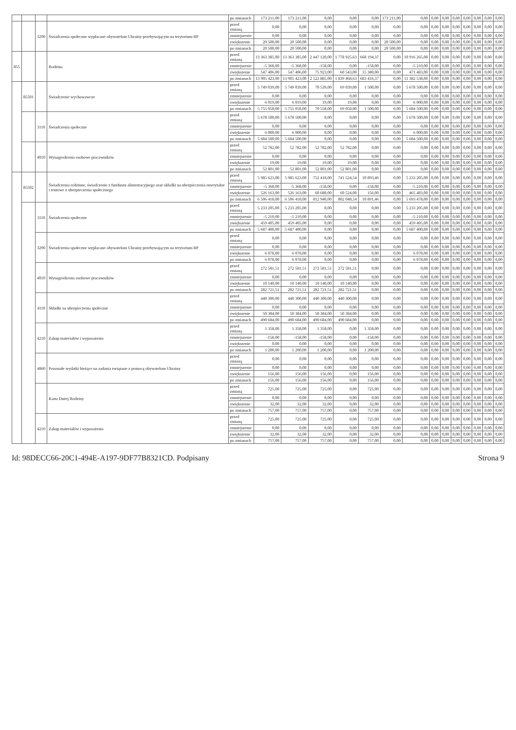| | | | | po zmianach | 173 211,00 | 173 211,00 | 0,00 | 0,00 | 0,00 | 173 211,00 | 0,00 | 0,00 | 0,00 | 0,00 | 0,00 | 0,00 | 0,00 | 0,00 |
| | | 3290 | Świadczenia społeczne wypłacane obywatelom Ukrainy przebywającym na terytorium RP | przed zmianą | 0,00 | 0,00 | 0,00 | 0,00 | 0,00 | 0,00 | 0,00 | 0,00 | 0,00 | 0,00 | 0,00 | 0,00 | 0,00 | 0,00 |
| | | | | zmniejszenie | 0,00 | 0,00 | 0,00 | 0,00 | 0,00 | 0,00 | 0,00 | 0,00 | 0,00 | 0,00 | 0,00 | 0,00 | 0,00 | 0,00 |
| | | | | zwiększenie | 20 500,00 | 20 500,00 | 0,00 | 0,00 | 0,00 | 20 500,00 | 0,00 | 0,00 | 0,00 | 0,00 | 0,00 | 0,00 | 0,00 | 0,00 |
| | | | | po zmianach | 20 500,00 | 20 500,00 | 0,00 | 0,00 | 0,00 | 20 500,00 | 0,00 | 0,00 | 0,00 | 0,00 | 0,00 | 0,00 | 0,00 | 0,00 |
| 855 | | | Rodzina | przed zmianą | 13 363 385,00 | 13 363 385,00 | 2 447 120,00 | 1 778 925,63 | 668 194,37 | 0,00 | 10 916 265,00 | 0,00 | 0,00 | 0,00 | 0,00 | 0,00 | 0,00 | 0,00 |
| | | | | zmniejszenie | -5 368,00 | -5 368,00 | -158,00 | 0,00 | -158,00 | 0,00 | -5 210,00 | 0,00 | 0,00 | 0,00 | 0,00 | 0,00 | 0,00 | 0,00 |
| | | | | zwiększenie | 547 406,00 | 547 406,00 | 75 923,00 | 60 543,00 | 15 380,00 | 0,00 | 471 483,00 | 0,00 | 0,00 | 0,00 | 0,00 | 0,00 | 0,00 | 0,00 |
| | | | | po zmianach | 13 905 423,00 | 13 905 423,00 | 2 522 885,00 | 1 839 468,63 | 683 416,37 | 0,00 | 11 382 538,00 | 0,00 | 0,00 | 0,00 | 0,00 | 0,00 | 0,00 | 0,00 |
| | 85501 | | Świadczenie wychowawcze | przed zmianą | 5 749 039,00 | 5 749 039,00 | 70 539,00 | 69 039,00 | 1 500,00 | 0,00 | 5 678 500,00 | 0,00 | 0,00 | 0,00 | 0,00 | 0,00 | 0,00 | 0,00 |
| | | | | zmniejszenie | 0,00 | 0,00 | 0,00 | 0,00 | 0,00 | 0,00 | 0,00 | 0,00 | 0,00 | 0,00 | 0,00 | 0,00 | 0,00 | 0,00 |
| | | | | zwiększenie | 6 019,00 | 6 019,00 | 19,00 | 19,00 | 0,00 | 0,00 | 6 000,00 | 0,00 | 0,00 | 0,00 | 0,00 | 0,00 | 0,00 | 0,00 |
| | | | | po zmianach | 5 755 058,00 | 5 755 058,00 | 70 558,00 | 69 058,00 | 1 500,00 | 0,00 | 5 684 500,00 | 0,00 | 0,00 | 0,00 | 0,00 | 0,00 | 0,00 | 0,00 |
| | | 3110 | Świadczenia społeczne | przed zmianą | 5 678 500,00 | 5 678 500,00 | 0,00 | 0,00 | 0,00 | 0,00 | 5 678 500,00 | 0,00 | 0,00 | 0,00 | 0,00 | 0,00 | 0,00 | 0,00 |
| | | | | zmniejszenie | 0,00 | 0,00 | 0,00 | 0,00 | 0,00 | 0,00 | 0,00 | 0,00 | 0,00 | 0,00 | 0,00 | 0,00 | 0,00 | 0,00 |
| | | | | zwiększenie | 6 000,00 | 6 000,00 | 0,00 | 0,00 | 0,00 | 0,00 | 6 000,00 | 0,00 | 0,00 | 0,00 | 0,00 | 0,00 | 0,00 | 0,00 |
| | | | | po zmianach | 5 684 500,00 | 5 684 500,00 | 0,00 | 0,00 | 0,00 | 0,00 | 5 684 500,00 | 0,00 | 0,00 | 0,00 | 0,00 | 0,00 | 0,00 | 0,00 |
| | | 4010 | Wynagrodzenia osobowe pracowników | przed zmianą | 52 782,00 | 52 782,00 | 52 782,00 | 52 782,00 | 0,00 | 0,00 | 0,00 | 0,00 | 0,00 | 0,00 | 0,00 | 0,00 | 0,00 | 0,00 |
| | | | | zmniejszenie | 0,00 | 0,00 | 0,00 | 0,00 | 0,00 | 0,00 | 0,00 | 0,00 | 0,00 | 0,00 | 0,00 | 0,00 | 0,00 | 0,00 |
| | | | | zwiększenie | 19,00 | 19,00 | 19,00 | 19,00 | 0,00 | 0,00 | 0,00 | 0,00 | 0,00 | 0,00 | 0,00 | 0,00 | 0,00 | 0,00 |
| | | | | po zmianach | 52 801,00 | 52 801,00 | 52 801,00 | 52 801,00 | 0,00 | 0,00 | 0,00 | 0,00 | 0,00 | 0,00 | 0,00 | 0,00 | 0,00 | 0,00 |
| | 85502 | | Świadczenia rodzinne, świadczenie z funduszu alimentacyjnego oraz składki na ubezpieczenia emerytalne i rentowe z ubezpieczenia społecznego | przed zmianą | 5 985 623,00 | 5 985 623,00 | 752 418,00 | 741 524,54 | 10 893,46 | 0,00 | 5 233 205,00 | 0,00 | 0,00 | 0,00 | 0,00 | 0,00 | 0,00 | 0,00 |
| | | | | zmniejszenie | -5 368,00 | -5 368,00 | -158,00 | 0,00 | -158,00 | 0,00 | -5 210,00 | 0,00 | 0,00 | 0,00 | 0,00 | 0,00 | 0,00 | 0,00 |
| | | | | zwiększenie | 526 163,00 | 526 163,00 | 60 680,00 | 60 524,00 | 156,00 | 0,00 | 465 483,00 | 0,00 | 0,00 | 0,00 | 0,00 | 0,00 | 0,00 | 0,00 |
| | | | | po zmianach | 6 506 418,00 | 6 506 418,00 | 812 940,00 | 802 048,54 | 10 891,46 | 0,00 | 5 693 478,00 | 0,00 | 0,00 | 0,00 | 0,00 | 0,00 | 0,00 | 0,00 |
| | | 3110 | Świadczenia społeczne | przed zmianą | 5 233 205,00 | 5 233 205,00 | 0,00 | 0,00 | 0,00 | 0,00 | 5 233 205,00 | 0,00 | 0,00 | 0,00 | 0,00 | 0,00 | 0,00 | 0,00 |
| | | | | zmniejszenie | -5 210,00 | -5 210,00 | 0,00 | 0,00 | 0,00 | 0,00 | -5 210,00 | 0,00 | 0,00 | 0,00 | 0,00 | 0,00 | 0,00 | 0,00 |
| | | | | zwiększenie | 459 405,00 | 459 405,00 | 0,00 | 0,00 | 0,00 | 0,00 | 459 405,00 | 0,00 | 0,00 | 0,00 | 0,00 | 0,00 | 0,00 | 0,00 |
| | | | | po zmianach | 5 687 400,00 | 5 687 400,00 | 0,00 | 0,00 | 0,00 | 0,00 | 5 687 400,00 | 0,00 | 0,00 | 0,00 | 0,00 | 0,00 | 0,00 | 0,00 |
| | | 3290 | Świadczenia społeczne wypłacane obywatelom Ukrainy przebywającym na terytorium RP | przed zmianą | 0,00 | 0,00 | 0,00 | 0,00 | 0,00 | 0,00 | 0,00 | 0,00 | 0,00 | 0,00 | 0,00 | 0,00 | 0,00 | 0,00 |
| | | | | zmniejszenie | 0,00 | 0,00 | 0,00 | 0,00 | 0,00 | 0,00 | 0,00 | 0,00 | 0,00 | 0,00 | 0,00 | 0,00 | 0,00 | 0,00 |
| | | | | zwiększenie | 6 078,00 | 6 078,00 | 0,00 | 0,00 | 0,00 | 0,00 | 6 078,00 | 0,00 | 0,00 | 0,00 | 0,00 | 0,00 | 0,00 | 0,00 |
| | | | | po zmianach | 6 078,00 | 6 078,00 | 0,00 | 0,00 | 0,00 | 0,00 | 6 078,00 | 0,00 | 0,00 | 0,00 | 0,00 | 0,00 | 0,00 | 0,00 |
| | | 4010 | Wynagrodzenia osobowe pracowników | przed zmianą | 272 581,51 | 272 581,51 | 272 581,51 | 272 581,51 | 0,00 | 0,00 | 0,00 | 0,00 | 0,00 | 0,00 | 0,00 | 0,00 | 0,00 | 0,00 |
| | | | | zmniejszenie | 0,00 | 0,00 | 0,00 | 0,00 | 0,00 | 0,00 | 0,00 | 0,00 | 0,00 | 0,00 | 0,00 | 0,00 | 0,00 | 0,00 |
| | | | | zwiększenie | 10 140,00 | 10 140,00 | 10 140,00 | 10 140,00 | 0,00 | 0,00 | 0,00 | 0,00 | 0,00 | 0,00 | 0,00 | 0,00 | 0,00 | 0,00 |
| | | | | po zmianach | 282 721,51 | 282 721,51 | 282 721,51 | 282 721,51 | 0,00 | 0,00 | 0,00 | 0,00 | 0,00 | 0,00 | 0,00 | 0,00 | 0,00 | 0,00 |
| | | 4110 | Składki na ubezpieczenia społeczne | przed zmianą | 440 300,00 | 440 300,00 | 440 300,00 | 440 300,00 | 0,00 | 0,00 | 0,00 | 0,00 | 0,00 | 0,00 | 0,00 | 0,00 | 0,00 | 0,00 |
| | | | | zmniejszenie | 0,00 | 0,00 | 0,00 | 0,00 | 0,00 | 0,00 | 0,00 | 0,00 | 0,00 | 0,00 | 0,00 | 0,00 | 0,00 | 0,00 |
| | | | | zwiększenie | 50 384,00 | 50 384,00 | 50 384,00 | 50 384,00 | 0,00 | 0,00 | 0,00 | 0,00 | 0,00 | 0,00 | 0,00 | 0,00 | 0,00 | 0,00 |
| | | | | po zmianach | 490 684,00 | 490 684,00 | 490 684,00 | 490 684,00 | 0,00 | 0,00 | 0,00 | 0,00 | 0,00 | 0,00 | 0,00 | 0,00 | 0,00 | 0,00 |
| | | 4210 | Zakup materiałów i wyposażenia | przed zmianą | 1 358,00 | 1 358,00 | 1 358,00 | 0,00 | 1 358,00 | 0,00 | 0,00 | 0,00 | 0,00 | 0,00 | 0,00 | 0,00 | 0,00 | 0,00 |
| | | | | zmniejszenie | -158,00 | -158,00 | -158,00 | 0,00 | -158,00 | 0,00 | 0,00 | 0,00 | 0,00 | 0,00 | 0,00 | 0,00 | 0,00 | 0,00 |
| | | | | zwiększenie | 0,00 | 0,00 | 0,00 | 0,00 | 0,00 | 0,00 | 0,00 | 0,00 | 0,00 | 0,00 | 0,00 | 0,00 | 0,00 | 0,00 |
| | | | | po zmianach | 1 200,00 | 1 200,00 | 1 200,00 | 0,00 | 1 200,00 | 0,00 | 0,00 | 0,00 | 0,00 | 0,00 | 0,00 | 0,00 | 0,00 | 0,00 |
| | | 4860 | Pozostałe wydatki bieżące na zadania związane z pomocą obywatelom Ukrainy | przed zmianą | 0,00 | 0,00 | 0,00 | 0,00 | 0,00 | 0,00 | 0,00 | 0,00 | 0,00 | 0,00 | 0,00 | 0,00 | 0,00 | 0,00 |
| | | | | zmniejszenie | 0,00 | 0,00 | 0,00 | 0,00 | 0,00 | 0,00 | 0,00 | 0,00 | 0,00 | 0,00 | 0,00 | 0,00 | 0,00 | 0,00 |
| | | | | zwiększenie | 156,00 | 156,00 | 156,00 | 0,00 | 156,00 | 0,00 | 0,00 | 0,00 | 0,00 | 0,00 | 0,00 | 0,00 | 0,00 | 0,00 |
| | | | | po zmianach | 156,00 | 156,00 | 156,00 | 0,00 | 156,00 | 0,00 | 0,00 | 0,00 | 0,00 | 0,00 | 0,00 | 0,00 | 0,00 | 0,00 |
| | | | Karta Dużej Rodziny | przed zmianą | 725,00 | 725,00 | 725,00 | 0,00 | 725,00 | 0,00 | 0,00 | 0,00 | 0,00 | 0,00 | 0,00 | 0,00 | 0,00 | 0,00 |
| | | | | zmniejszenie | 0,00 | 0,00 | 0,00 | 0,00 | 0,00 | 0,00 | 0,00 | 0,00 | 0,00 | 0,00 | 0,00 | 0,00 | 0,00 | 0,00 |
| | | | | zwiększenie | 32,00 | 32,00 | 32,00 | 0,00 | 32,00 | 0,00 | 0,00 | 0,00 | 0,00 | 0,00 | 0,00 | 0,00 | 0,00 | 0,00 |
| | | | | po zmianach | 757,00 | 757,00 | 757,00 | 0,00 | 757,00 | 0,00 | 0,00 | 0,00 | 0,00 | 0,00 | 0,00 | 0,00 | 0,00 | 0,00 |
| | | 4210 | Zakup materiałów i wyposażenia | przed zmianą | 725,00 | 725,00 | 725,00 | 0,00 | 725,00 | 0,00 | 0,00 | 0,00 | 0,00 | 0,00 | 0,00 | 0,00 | 0,00 | 0,00 |
| | | | | zmniejszenie | 0,00 | 0,00 | 0,00 | 0,00 | 0,00 | 0,00 | 0,00 | 0,00 | 0,00 | 0,00 | 0,00 | 0,00 | 0,00 | 0,00 |
| | | | | zwiększenie | 32,00 | 32,00 | 32,00 | 0,00 | 32,00 | 0,00 | 0,00 | 0,00 | 0,00 | 0,00 | 0,00 | 0,00 | 0,00 | 0,00 |
| | | | | po zmianach | 757,00 | 757,00 | 757,00 | 0,00 | 757,00 | 0,00 | 0,00 | 0,00 | 0,00 | 0,00 | 0,00 | 0,00 | 0,00 | 0,00 |
Id: 98DECC66-20C1-494E-A197-9DF77B8321CD. Podpisany Strona 9